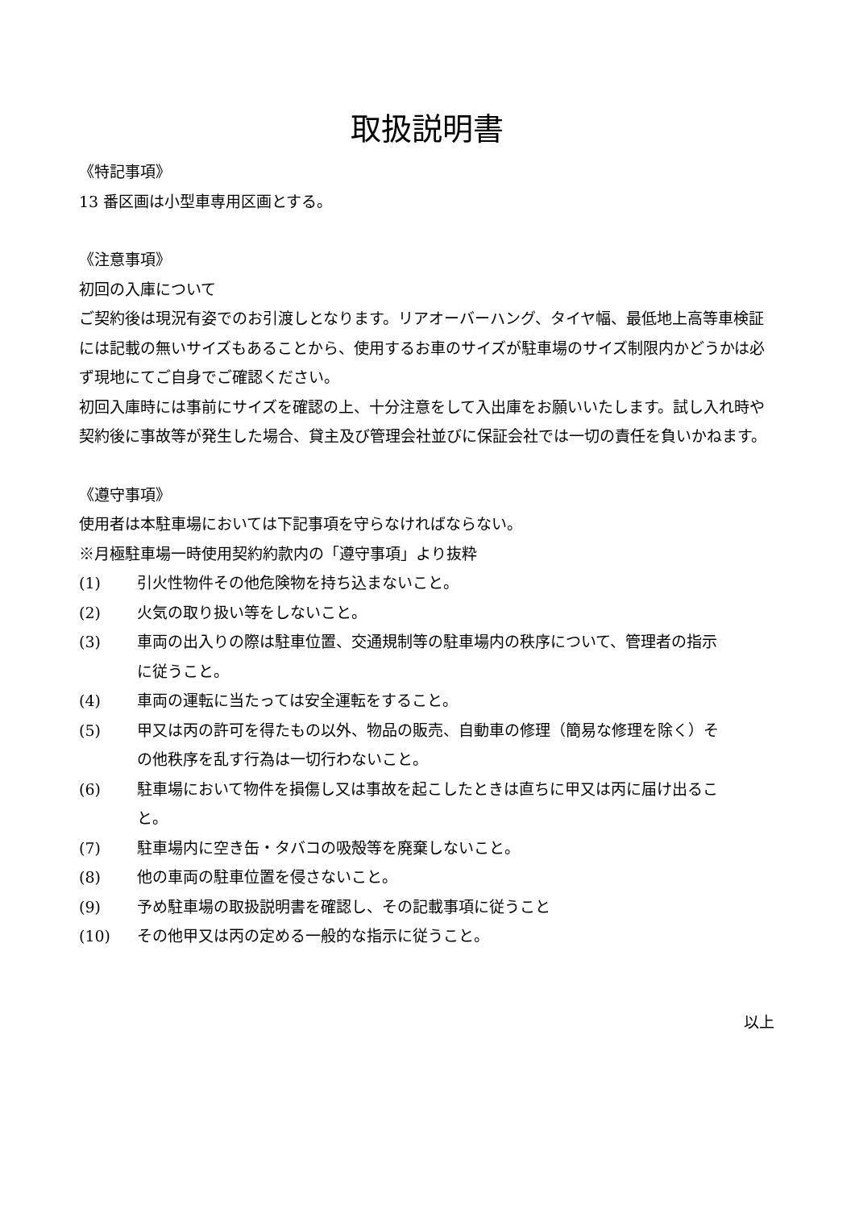取扱説明書
《特記事項》
13 番区画は小型車専用区画とする。
《注意事項》
初回の入庫について
ご契約後は現況有姿でのお引渡しとなります。リアオーバーハング、タイヤ幅、最低地上高等車検証には記載の無いサイズもあることから、使用するお車のサイズが駐車場のサイズ制限内かどうかは必ず現地にてご自身でご確認ください。
初回入庫時には事前にサイズを確認の上、十分注意をして入出庫をお願いいたします。試し入れ時や契約後に事故等が発生した場合、貸主及び管理会社並びに保証会社では一切の責任を負いかねます。
《遵守事項》
使用者は本駐車場においては下記事項を守らなければならない。
※月極駐車場一時使用契約約款内の「遵守事項」より抜粋
(1) 引火性物件その他危険物を持ち込まないこと。
(2) 火気の取り扱い等をしないこと。
(3) 車両の出入りの際は駐車位置、交通規制等の駐車場内の秩序について、管理者の指示に従うこと。
(4) 車両の運転に当たっては安全運転をすること。
(5) 甲又は丙の許可を得たもの以外、物品の販売、自動車の修理（簡易な修理を除く）その他秩序を乱す行為は一切行わないこと。
(6) 駐車場において物件を損傷し又は事故を起こしたときは直ちに甲又は丙に届け出ること。
(7) 駐車場内に空き缶・タバコの吸殻等を廃棄しないこと。
(8) 他の車両の駐車位置を侵さないこと。
(9) 予め駐車場の取扱説明書を確認し、その記載事項に従うこと
(10) その他甲又は丙の定める一般的な指示に従うこと。
以上